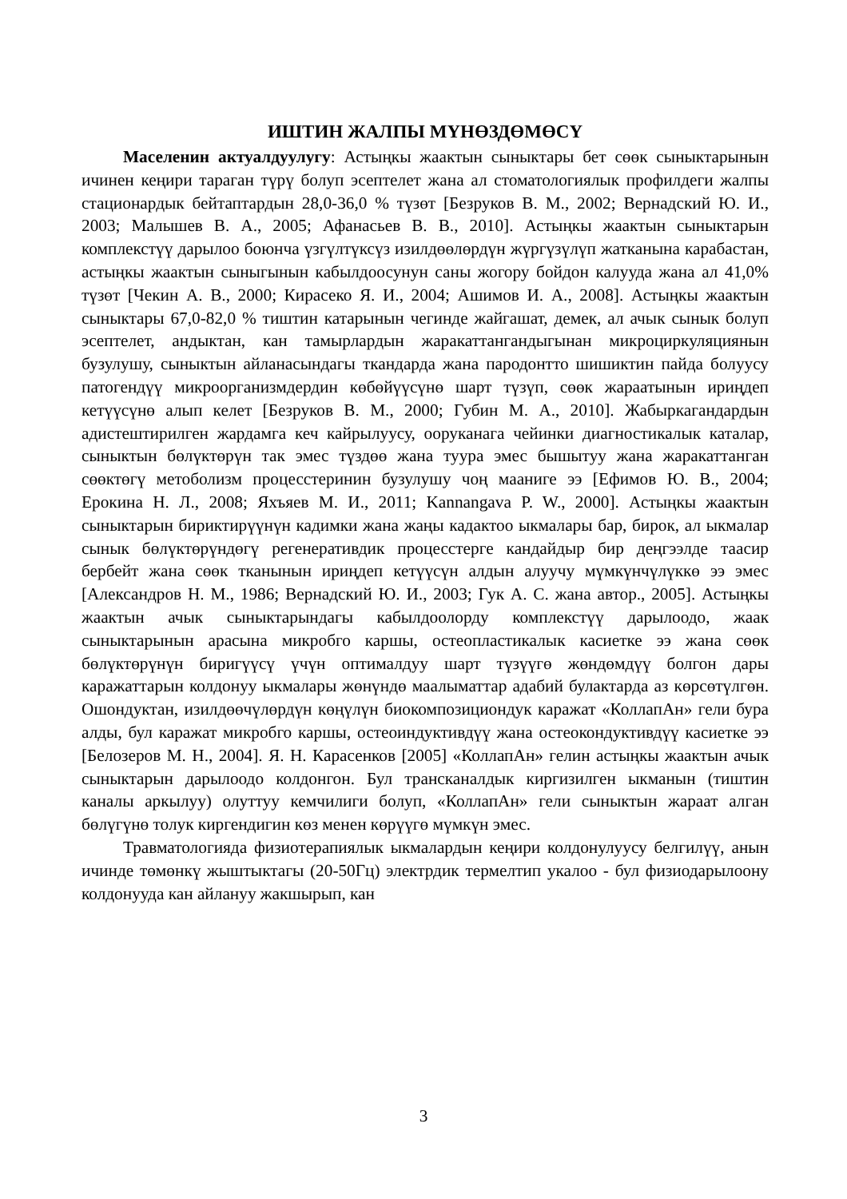ИШТИН ЖАЛПЫ МҮНӨЗДӨМӨСҮ
Маселенин актуалдуулугу: Астыңкы жаактын сыныктары бет сөөк сыныктарынын ичинен кеңири тараган түрү болуп эсептелет жана ал стоматологиялык профилдеги жалпы стационардык бейтаптардын 28,0-36,0 % түзөт [Безруков В. М., 2002; Вернадский Ю. И., 2003; Малышев В. А., 2005; Афанасьев В. В., 2010]. Астыңкы жаактын сыныктарын комплекстүү дарылоо боюнча үзгүлтүксүз изилдөөлөрдүн жүргүзүлүп жатканына карабастан, астыңкы жаактын сыныгынын кабылдоосунун саны жогору бойдон калууда жана ал 41,0% түзөт [Чекин А. В., 2000; Кирасеко Я. И., 2004; Ашимов И. А., 2008]. Астыңкы жаактын сыныктары 67,0-82,0 % тиштин катарынын чегинде жайгашат, демек, ал ачык сынык болуп эсептелет, андыктан, кан тамырлардын жаракаттангандыгынан микроциркуляциянын бузулушу, сыныктын айланасындагы ткандарда жана пародонтто шишиктин пайда болуусу патогендүү микроорганизмдердин көбөйүүсүнө шарт түзүп, сөөк жараатынын ириңдеп кетүүсүнө алып келет [Безруков В. М., 2000; Губин М. А., 2010]. Жабыркагандардын адистештирилген жардамга кеч кайрылуусу, ооруканага чейинки диагностикалык каталар, сыныктын бөлүктөрүн так эмес түздөө жана туура эмес бышытуу жана жаракаттанган сөөктөгү метоболизм процесстеринин бузулушу чоң мааниге ээ [Ефимов Ю. В., 2004; Ерокина Н. Л., 2008; Яхъяев М. И., 2011; Kannangava P. W., 2000]. Астыңкы жаактын сыныктарын бириктирүүнүн кадимки жана жаңы кадактоо ыкмалары бар, бирок, ал ыкмалар сынык бөлүктөрүндөгү регенеративдик процесстерге кандайдыр бир деңгээлде таасир бербейт жана сөөк тканынын ириңдеп кетүүсүн алдын алуучу мүмкүнчүлүккө ээ эмес [Александров Н. М., 1986; Вернадский Ю. И., 2003; Гук А. С. жана автор., 2005]. Астыңкы жаактын ачык сыныктарындагы кабылдоолорду комплекстүү дарылоодо, жаак сыныктарынын арасына микробго каршы, остеопластикалык касиетке ээ жана сөөк бөлүктөрүнүн биригүүсү үчүн оптималдуу шарт түзүүгө жөндөмдүү болгон дары каражаттарын колдонуу ыкмалары жөнүндө маалыматтар адабий булактарда аз көрсөтүлгөн. Ошондуктан, изилдөөчүлөрдүн көңүлүн биокомпозициондук каражат «КоллапАн» гели бура алды, бул каражат микробго каршы, остеоиндуктивдүү жана остеокондуктивдүү касиетке ээ [Белозеров М. Н., 2004]. Я. Н. Карасенков [2005] «КоллапАн» гелин астыңкы жаактын ачык сыныктарын дарылоодо колдонгон. Бул трансканалдык киргизилген ыкманын (тиштин каналы аркылуу) олуттуу кемчилиги болуп, «КоллапАн» гели сыныктын жараат алган бөлүгүнө толук киргендигин көз менен көрүүгө мүмкүн эмес.
Травматологияда физиотерапиялык ыкмалардын кеңири колдонулуусу белгилүү, анын ичинде төмөнкү жыштыктагы (20-50Гц) электрдик термелтип укалоо - бул физиодарылоону колдонууда кан айлануу жакшырып, кан
3